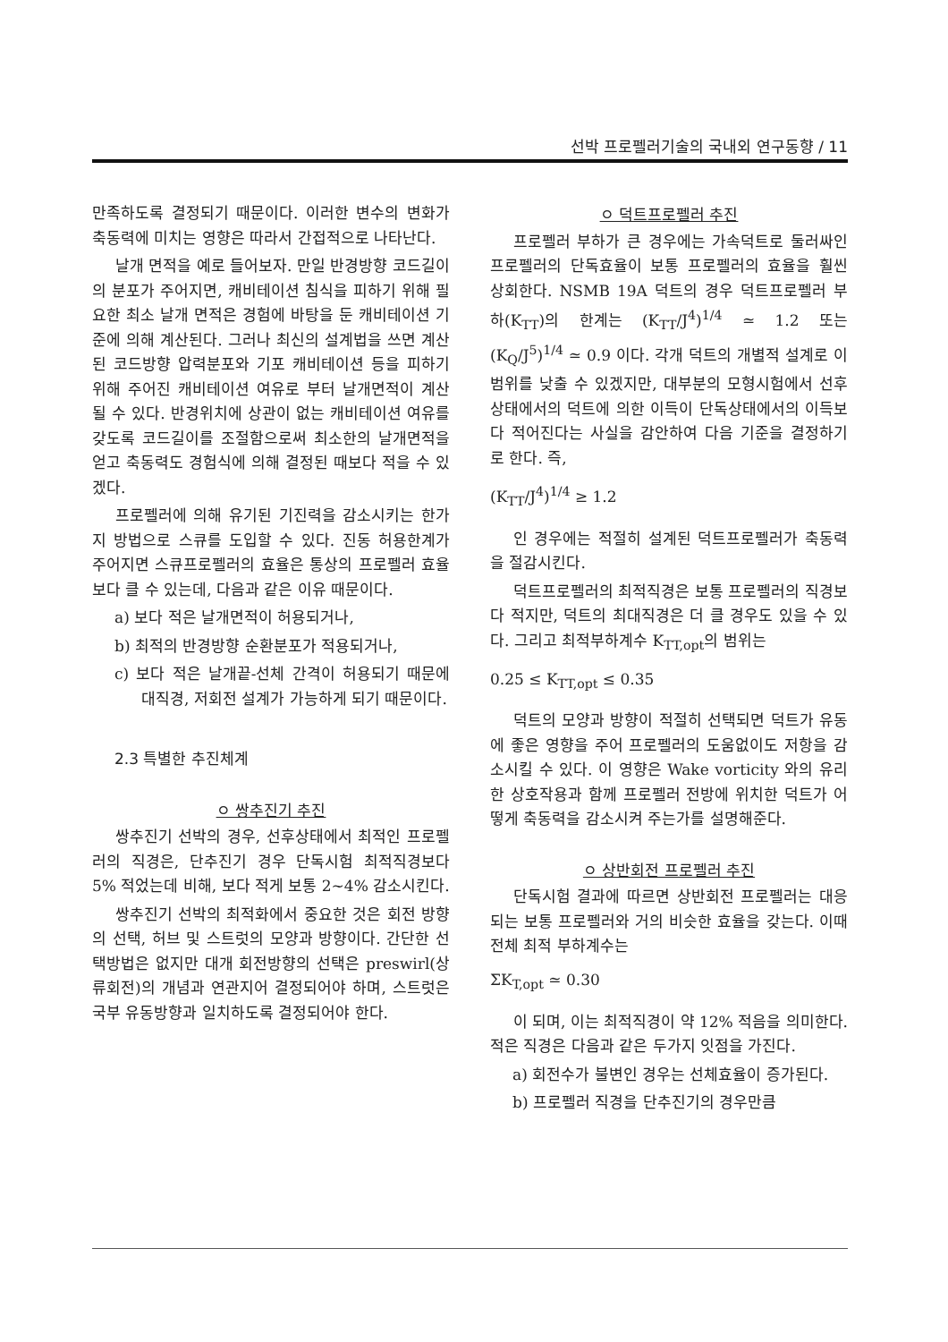선박 프로펠러기술의 국내외 연구동향 / 11
만족하도록 결정되기 때문이다. 이러한 변수의 변화가 축동력에 미치는 영향은 따라서 간접적으로 나타난다.
날개 면적을 예로 들어보자. 만일 반경방향 코드길이의 분포가 주어지면, 캐비테이션 침식을 피하기 위해 필요한 최소 날개 면적은 경험에 바탕을 둔 캐비테이션 기준에 의해 계산된다. 그러나 최신의 설계법을 쓰면 계산된 코드방향 압력분포와 기포 캐비테이션 등을 피하기 위해 주어진 캐비테이션 여유로 부터 날개면적이 계산될 수 있다. 반경위치에 상관이 없는 캐비테이션 여유를 갖도록 코드길이를 조절함으로써 최소한의 날개면적을 얻고 축동력도 경험식에 의해 결정된 때보다 적을 수 있겠다.
프로펠러에 의해 유기된 기진력을 감소시키는 한가지 방법으로 스큐를 도입할 수 있다. 진동 허용한계가 주어지면 스큐프로펠러의 효율은 통상의 프로펠러 효율보다 클 수 있는데, 다음과 같은 이유 때문이다.
a) 보다 적은 날개면적이 허용되거나,
b) 최적의 반경방향 순환분포가 적용되거나,
c) 보다 적은 날개끝-선체 간격이 허용되기 때문에 대직경, 저회전 설계가 가능하게 되기 때문이다.
2.3 특별한 추진체계
ㅇ 쌍추진기 추진
쌍추진기 선박의 경우, 선후상태에서 최적인 프로펠러의 직경은, 단추진기 경우 단독시험 최적직경보다 5% 적었는데 비해, 보다 적게 보통 2~4% 감소시킨다.
쌍추진기 선박의 최적화에서 중요한 것은 회전 방향의 선택, 허브 및 스트럿의 모양과 방향이다. 간단한 선택방법은 없지만 대개 회전방향의 선택은 preswirl(상류회전)의 개념과 연관지어 결정되어야 하며, 스트럿은 국부 유동방향과 일치하도록 결정되어야 한다.
ㅇ 덕트프로펠러 추진
프로펠러 부하가 큰 경우에는 가속덕트로 둘러싸인 프로펠러의 단독효율이 보통 프로펠러의 효율을 훨씬 상회한다. NSMB 19A 덕트의 경우 덕트프로펠러 부하(K<sub>TT</sub>)의 한계는 (K<sub>TT</sub>/J<sup>4</sup>)<sup>1/4</sup> ≃ 1.2 또는 (K<sub>Q</sub>/J<sup>5</sup>)<sup>1/4</sup> ≃ 0.9 이다. 각개 덕트의 개별적 설계로 이 범위를 낮출 수 있겠지만, 대부분의 모형시험에서 선후상태에서의 덕트에 의한 이득이 단독상태에서의 이득보다 적어진다는 사실을 감안하여 다음 기준을 결정하기로 한다. 즉,
(K<sub>TT</sub>/J<sup>4</sup>)<sup>1/4</sup> ≥ 1.2
인 경우에는 적절히 설계된 덕트프로펠러가 축동력을 절감시킨다.
덕트프로펠러의 최적직경은 보통 프로펠러의 직경보다 적지만, 덕트의 최대직경은 더 클 경우도 있을 수 있다. 그리고 최적부하계수 K<sub>TT,opt</sub>의 범위는
0.25 ≤ K<sub>TT,opt</sub> ≤ 0.35
덕트의 모양과 방향이 적절히 선택되면 덕트가 유동에 좋은 영향을 주어 프로펠러의 도움없이도 저항을 감소시킬 수 있다. 이 영향은 Wake vorticity 와의 유리한 상호작용과 함께 프로펠러 전방에 위치한 덕트가 어떻게 축동력을 감소시켜 주는가를 설명해준다.
ㅇ 상반회전 프로펠러 추진
단독시험 결과에 따르면 상반회전 프로펠러는 대응되는 보통 프로펠러와 거의 비슷한 효율을 갖는다. 이때 전체 최적 부하계수는
ΣK<sub>T,opt</sub> ≃ 0.30
이 되며, 이는 최적직경이 약 12% 적음을 의미한다. 적은 직경은 다음과 같은 두가지 잇점을 가진다.
a) 회전수가 불변인 경우는 선체효율이 증가된다.
b) 프로펠러 직경을 단추진기의 경우만큼